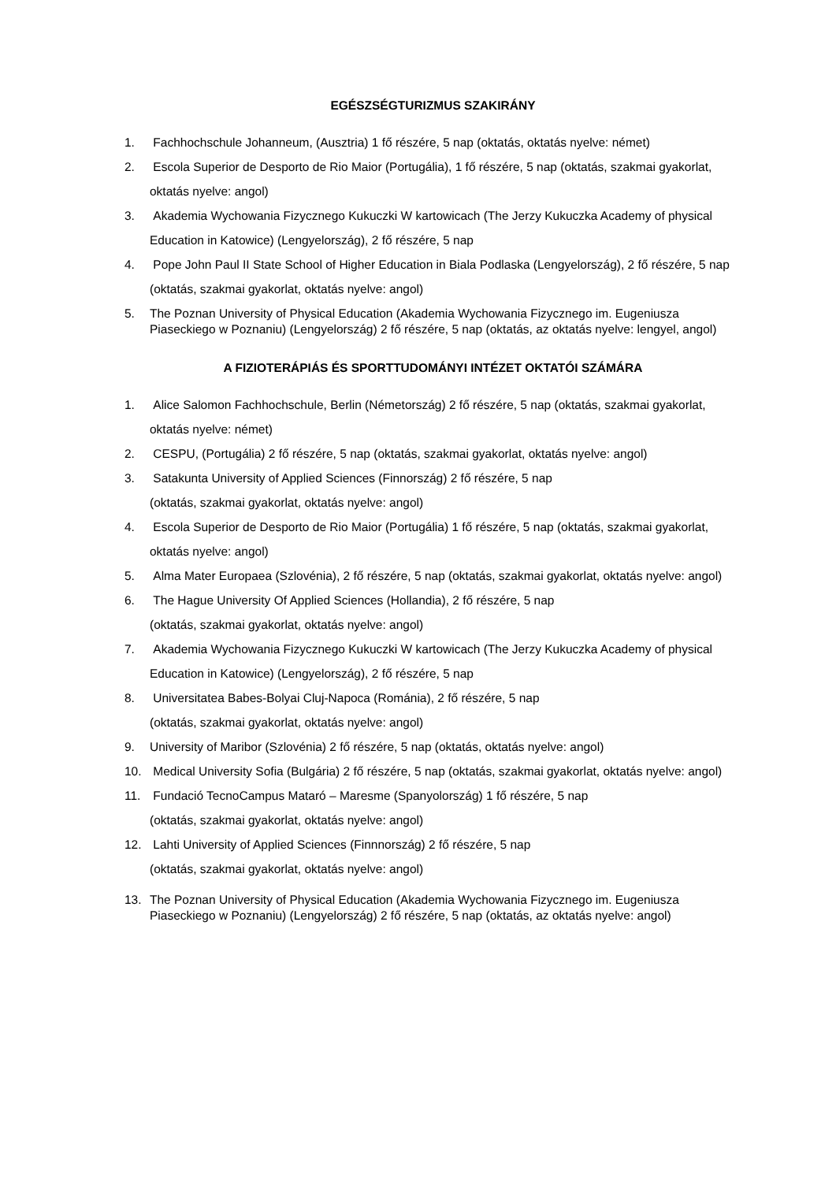EGÉSZSÉGTURIZMUS SZAKIRÁNY
1. Fachhochschule Johanneum, (Ausztria) 1 fő részére, 5 nap (oktatás, oktatás nyelve: német)
2. Escola Superior de Desporto de Rio Maior (Portugália), 1 fő részére, 5 nap (oktatás, szakmai gyakorlat, oktatás nyelve: angol)
3. Akademia Wychowania Fizycznego Kukuczki W kartowicach (The Jerzy Kukuczka Academy of physical Education in Katowice) (Lengyelország), 2 fő részére, 5 nap
4. Pope John Paul II State School of Higher Education in Biala Podlaska (Lengyelország), 2 fő részére, 5 nap (oktatás, szakmai gyakorlat, oktatás nyelve: angol)
5. The Poznan University of Physical Education (Akademia Wychowania Fizycznego im. Eugeniusza Piaseckiego w Poznaniu) (Lengyelország) 2 fő részére, 5 nap (oktatás, az oktatás nyelve: lengyel, angol)
A FIZIOTERÁPIÁS ÉS SPORTTUDOMÁNYI INTÉZET OKTATÓI SZÁMÁRA
1. Alice Salomon Fachhochschule, Berlin (Németország) 2 fő részére, 5 nap (oktatás, szakmai gyakorlat, oktatás nyelve: német)
2. CESPU, (Portugália) 2 fő részére, 5 nap (oktatás, szakmai gyakorlat, oktatás nyelve: angol)
3. Satakunta University of Applied Sciences (Finnország) 2 fő részére, 5 nap
(oktatás, szakmai gyakorlat, oktatás nyelve: angol)
4. Escola Superior de Desporto de Rio Maior (Portugália) 1 fő részére, 5 nap (oktatás, szakmai gyakorlat, oktatás nyelve: angol)
5. Alma Mater Europaea (Szlovénia), 2 fő részére, 5 nap (oktatás, szakmai gyakorlat, oktatás nyelve: angol)
6. The Hague University Of Applied Sciences (Hollandia), 2 fő részére, 5 nap
(oktatás, szakmai gyakorlat, oktatás nyelve: angol)
7. Akademia Wychowania Fizycznego Kukuczki W kartowicach (The Jerzy Kukuczka Academy of physical Education in Katowice) (Lengyelország), 2 fő részére, 5 nap
8. Universitatea Babes-Bolyai Cluj-Napoca (Románia), 2 fő részére, 5 nap
(oktatás, szakmai gyakorlat, oktatás nyelve: angol)
9. University of Maribor (Szlovénia) 2 fő részére, 5 nap (oktatás, oktatás nyelve: angol)
10. Medical University Sofia (Bulgária) 2 fő részére, 5 nap (oktatás, szakmai gyakorlat, oktatás nyelve: angol)
11. Fundació TecnoCampus Mataró – Maresme (Spanyolország) 1 fő részére, 5 nap
(oktatás, szakmai gyakorlat, oktatás nyelve: angol)
12. Lahti University of Applied Sciences (Finnnország) 2 fő részére, 5 nap
(oktatás, szakmai gyakorlat, oktatás nyelve: angol)
13. The Poznan University of Physical Education (Akademia Wychowania Fizycznego im. Eugeniusza Piaseckiego w Poznaniu) (Lengyelország) 2 fő részére, 5 nap (oktatás, az oktatás nyelve: angol)